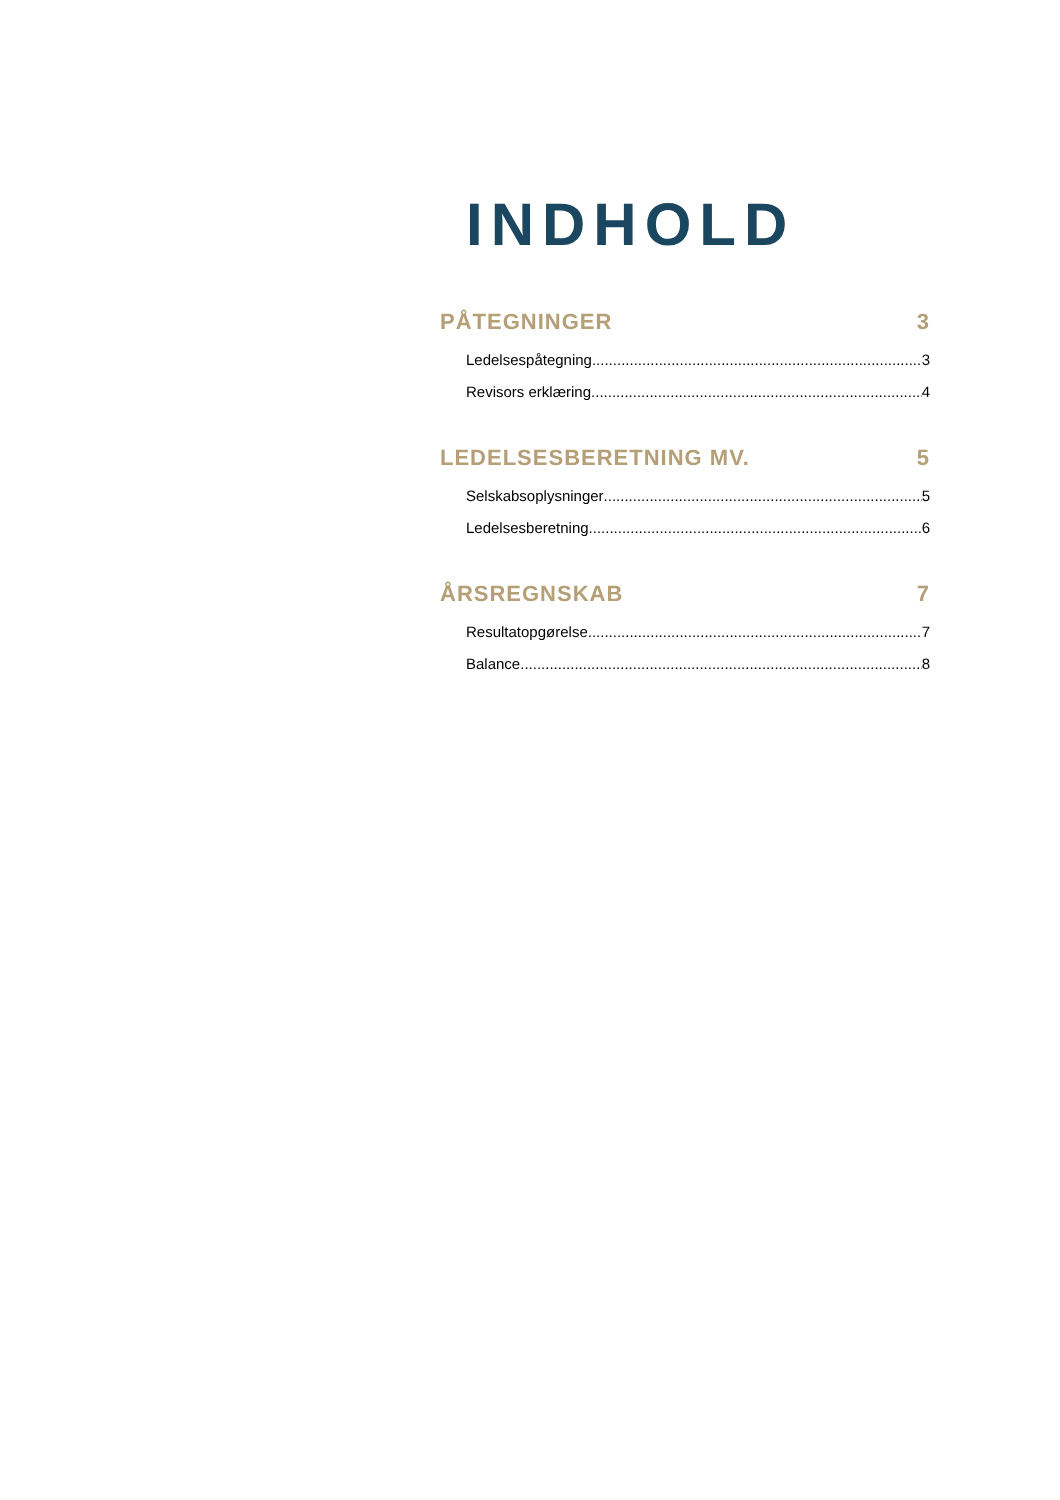INDHOLD
PÅTEGNINGER 3
Ledelsespåtegning 3
Revisors erklæring 4
LEDELSESBERETNING MV. 5
Selskabsoplysninger 5
Ledelsesberetning 6
ÅRSREGNSKAB 7
Resultatopgørelse 7
Balance 8